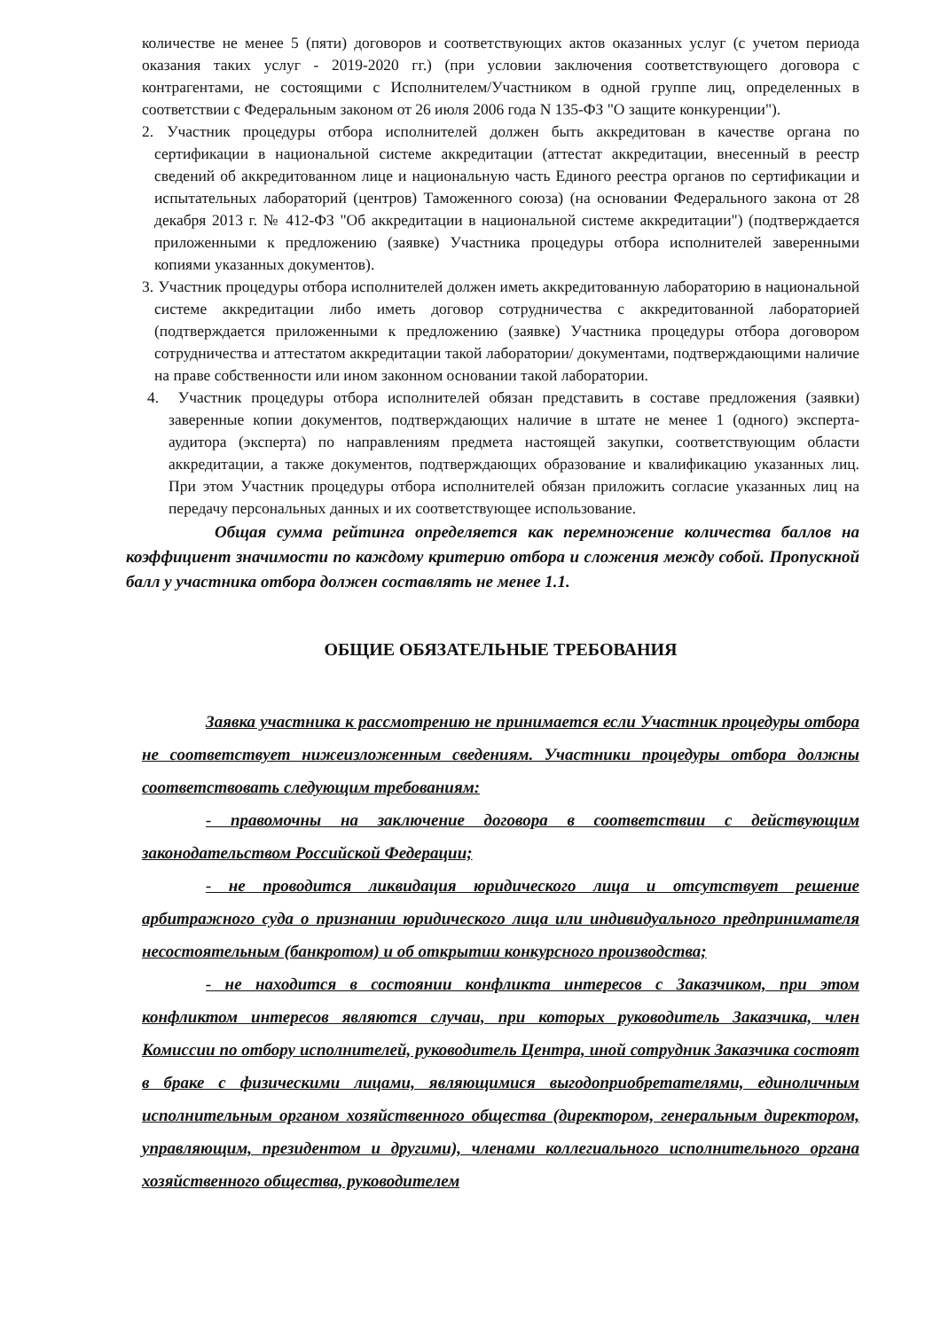количестве не менее 5 (пяти) договоров и соответствующих актов оказанных услуг (с учетом периода оказания таких услуг - 2019-2020 гг.) (при условии заключения соответствующего договора с контрагентами, не состоящими с Исполнителем/Участником в одной группе лиц, определенных в соответствии с Федеральным законом от 26 июля 2006 года N 135-ФЗ "О защите конкуренции").
2. Участник процедуры отбора исполнителей должен быть аккредитован в качестве органа по сертификации в национальной системе аккредитации (аттестат аккредитации, внесенный в реестр сведений об аккредитованном лице и национальную часть Единого реестра органов по сертификации и испытательных лабораторий (центров) Таможенного союза) (на основании Федерального закона от 28 декабря 2013 г. № 412-ФЗ "Об аккредитации в национальной системе аккредитации") (подтверждается приложенными к предложению (заявке) Участника процедуры отбора исполнителей заверенными копиями указанных документов).
3. Участник процедуры отбора исполнителей должен иметь аккредитованную лабораторию в национальной системе аккредитации либо иметь договор сотрудничества с аккредитованной лабораторией (подтверждается приложенными к предложению (заявке) Участника процедуры отбора договором сотрудничества и аттестатом аккредитации такой лаборатории/ документами, подтверждающими наличие на праве собственности или ином законном основании такой лаборатории.
4. Участник процедуры отбора исполнителей обязан представить в составе предложения (заявки) заверенные копии документов, подтверждающих наличие в штате не менее 1 (одного) эксперта-аудитора (эксперта) по направлениям предмета настоящей закупки, соответствующим области аккредитации, а также документов, подтверждающих образование и квалификацию указанных лиц. При этом Участник процедуры отбора исполнителей обязан приложить согласие указанных лиц на передачу персональных данных и их соответствующее использование.
Общая сумма рейтинга определяется как перемножение количества баллов на коэффициент значимости по каждому критерию отбора и сложения между собой. Пропускной балл у участника отбора должен составлять не менее 1.1.
ОБЩИЕ ОБЯЗАТЕЛЬНЫЕ ТРЕБОВАНИЯ
Заявка участника к рассмотрению не принимается если Участник процедуры отбора не соответствует нижеизложенным сведениям. Участники процедуры отбора должны соответствовать следующим требованиям:
- правомочны на заключение договора в соответствии с действующим законодательством Российской Федерации;
- не проводится ликвидация юридического лица и отсутствует решение арбитражного суда о признании юридического лица или индивидуального предпринимателя несостоятельным (банкротом) и об открытии конкурсного производства;
- не находится в состоянии конфликта интересов с Заказчиком, при этом конфликтом интересов являются случаи, при которых руководитель Заказчика, член Комиссии по отбору исполнителей, руководитель Центра, иной сотрудник Заказчика состоят в браке с физическими лицами, являющимися выгодоприобретателями, единоличным исполнительным органом хозяйственного общества (директором, генеральным директором, управляющим, президентом и другими), членами коллегиального исполнительного органа хозяйственного общества, руководителем